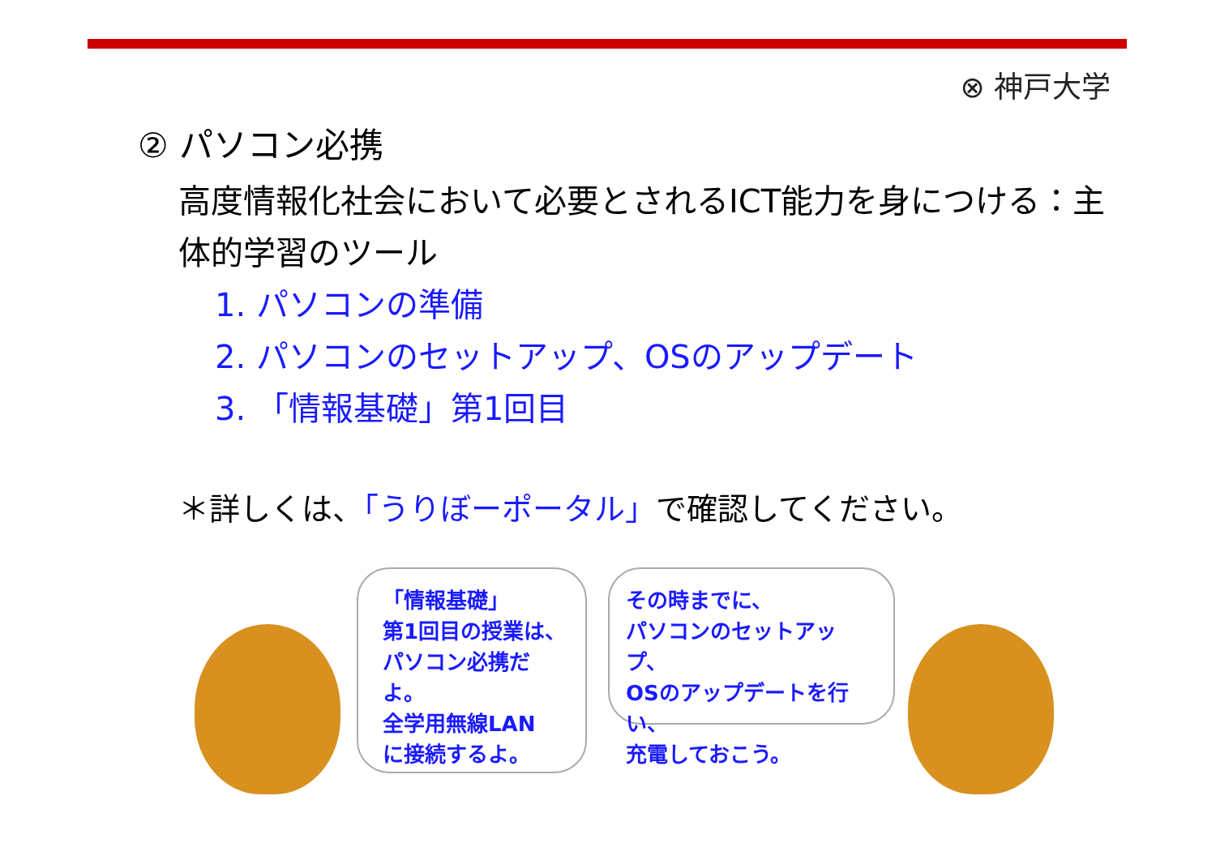⊗ 神戸大学
② パソコン必携
高度情報化社会において必要とされるICT能力を身につける：主体的学習のツール
1. パソコンの準備
2. パソコンのセットアップ、OSのアップデート
3. 「情報基礎」第1回目
＊詳しくは、「うりぼーポータル」で確認してください。
「情報基礎」
第1回目の授業は、
パソコン必携だよ。
全学用無線LAN
に接続するよ。
その時までに、
パソコンのセットアップ、
OSのアップデートを行い、
充電しておこう。